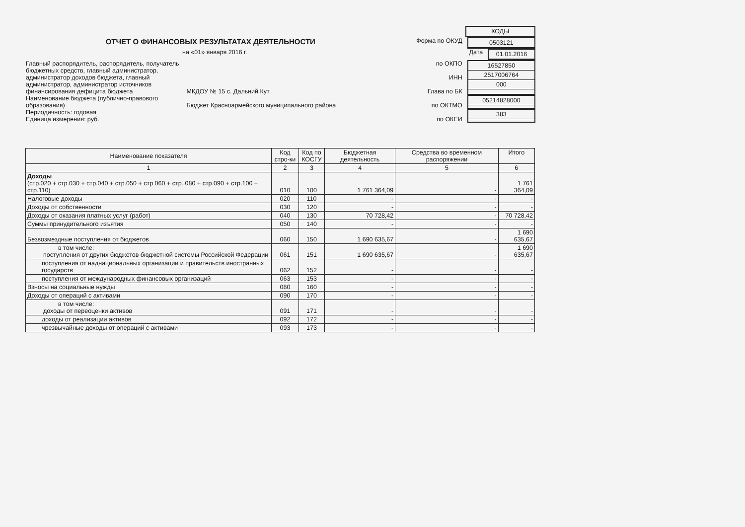КОДЫ
ОТЧЕТ О ФИНАНСОВЫХ РЕЗУЛЬТАТАХ ДЕЯТЕЛЬНОСТИ
Форма по ОКУД
0503121
на «01» января 2016 г. Дата
01.01.2016
Главный распорядитель, распорядитель, получатель бюджетных средств, главный администратор, администратор доходов бюджета, главный администратор, администратор источников финансирования дефицита бюджета
МКДОУ № 15 с. Дальний Кут по ОКПО
ИНН
Глава по БК
16527850
2517006764
000
Наименование бюджета (публично-правового образования)
Бюджет Красноармейского муниципального района по ОКТМО
05214828000
Периодичность: годовая
Единица измерения: руб.
по ОКЕИ
383
| Наименование показателя | Код стро-ки | Код по КОСГУ | Бюджетная деятельность | Средства во временном распоряжении | Итого |
| --- | --- | --- | --- | --- | --- |
| 1 | 2 | 3 | 4 | 5 | 6 |
| Доходы (стр.020 + стр.030 + стр.040 + стр.050 + стр 060 + стр. 080 + стр.090 + стр.100 + стр.110) | 010 | 100 | 1 761 364,09 | - | 1 761 364,09 |
| Налоговые доходы | 020 | 110 | - | - | - |
| Доходы от собственности | 030 | 120 | - | - | - |
| Доходы от оказания платных услуг (работ) | 040 | 130 | 70 728,42 | - | 70 728,42 |
| Суммы принудительного изъятия | 050 | 140 | - | - | - |
| Безвозмездные поступления от бюджетов | 060 | 150 | 1 690 635,67 | - | 1 690 635,67 |
| в том числе: поступления от других бюджетов бюджетной системы Российской Федерации | 061 | 151 | 1 690 635,67 | - | 1 690 635,67 |
| поступления от наднациональных организации и правительств иностранных государств | 062 | 152 | - | - | - |
| поступления от международных финансовых организаций | 063 | 153 | - | - | - |
| Взносы на социальные нужды | 080 | 160 | - | - | - |
| Доходы от операций с активами | 090 | 170 | - | - | - |
| в том числе: доходы от переоценки активов | 091 | 171 | - | - | - |
| доходы от реализации активов | 092 | 172 | - | - | - |
| чрезвычайные доходы от операций с активами | 093 | 173 | - | - | - |